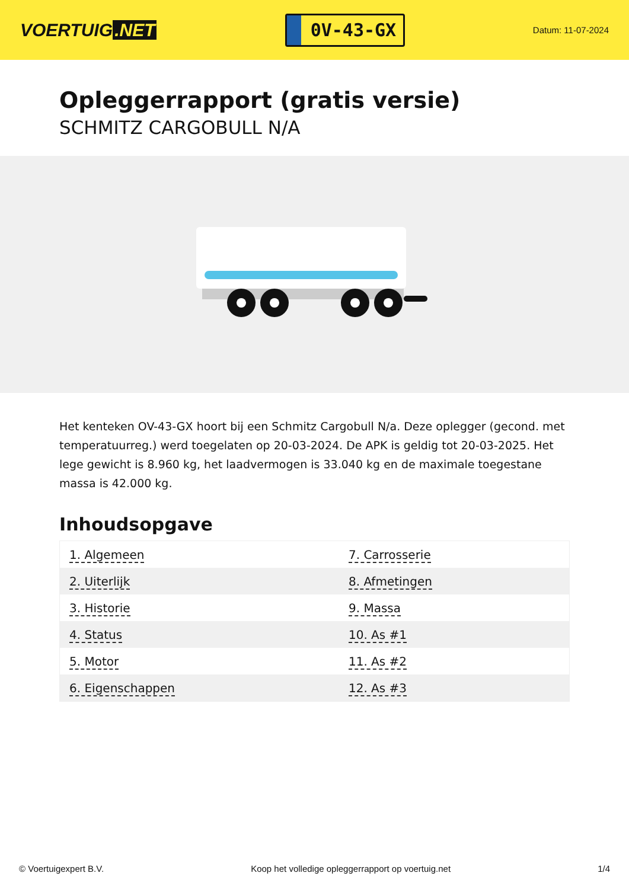VOERTUIG.NET
0V-43-GX
Datum: 11-07-2024
Opleggerrapport (gratis versie)
SCHMITZ CARGOBULL N/A
Het kenteken OV-43-GX hoort bij een Schmitz Cargobull N/a. Deze oplegger (gecond. met temperatuurreg.) werd toegelaten op 20-03-2024. De APK is geldig tot 20-03-2025. Het lege gewicht is 8.960 kg, het laadvermogen is 33.040 kg en de maximale toegestane massa is 42.000 kg.
Inhoudsopgave
| 1. Algemeen | 7. Carrosserie |
| 2. Uiterlijk | 8. Afmetingen |
| 3. Historie | 9. Massa |
| 4. Status | 10. As #1 |
| 5. Motor | 11. As #2 |
| 6. Eigenschappen | 12. As #3 |
© Voertuigexpert B.V. Koop het volledige opleggerrapport op voertuig.net 1/4